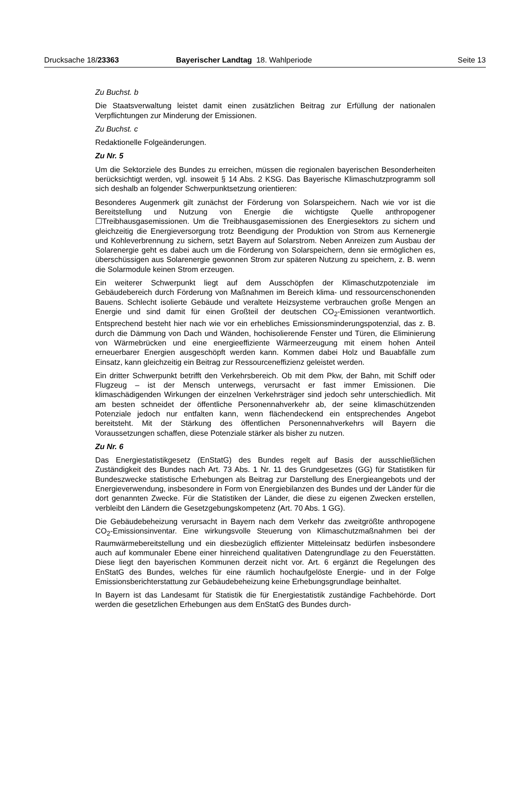Drucksache 18/23363 Bayerischer Landtag 18. Wahlperiode Seite 13
Zu Buchst. b
Die Staatsverwaltung leistet damit einen zusätzlichen Beitrag zur Erfüllung der nationalen Verpflichtungen zur Minderung der Emissionen.
Zu Buchst. c
Redaktionelle Folgeänderungen.
Zu Nr. 5
Um die Sektorziele des Bundes zu erreichen, müssen die regionalen bayerischen Besonderheiten berücksichtigt werden, vgl. insoweit § 14 Abs. 2 KSG. Das Bayerische Klimaschutzprogramm soll sich deshalb an folgender Schwerpunktsetzung orientieren:
Besonderes Augenmerk gilt zunächst der Förderung von Solarspeichern. Nach wie vor ist die Bereitstellung und Nutzung von Energie die wichtigste Quelle anthropogener ☐Treibhausgasemissionen. Um die Treibhausgasemissionen des Energiesektors zu sichern und gleichzeitig die Energieversorgung trotz Beendigung der Produktion von Strom aus Kernenergie und Kohleverbrennung zu sichern, setzt Bayern auf Solarstrom. Neben Anreizen zum Ausbau der Solarenergie geht es dabei auch um die Förderung von Solarspeichern, denn sie ermöglichen es, überschüssigen aus Solarenergie gewonnen Strom zur späteren Nutzung zu speichern, z. B. wenn die Solarmodule keinen Strom erzeugen.
Ein weiterer Schwerpunkt liegt auf dem Ausschöpfen der Klimaschutzpotenziale im Gebäudebereich durch Förderung von Maßnahmen im Bereich klima- und ressourcenschonenden Bauens. Schlecht isolierte Gebäude und veraltete Heizsysteme verbrauchen große Mengen an Energie und sind damit für einen Großteil der deutschen CO<sub>2</sub>-Emissionen verantwortlich. Entsprechend besteht hier nach wie vor ein erhebliches Emissionsminderungspotenzial, das z. B. durch die Dämmung von Dach und Wänden, hochisolierende Fenster und Türen, die Eliminierung von Wärmebrücken und eine energieeffiziente Wärmeerzeugung mit einem hohen Anteil erneuerbarer Energien ausgeschöpft werden kann. Kommen dabei Holz und Bauabfälle zum Einsatz, kann gleichzeitig ein Beitrag zur Ressourceneffizienz geleistet werden.
Ein dritter Schwerpunkt betrifft den Verkehrsbereich. Ob mit dem Pkw, der Bahn, mit Schiff oder Flugzeug – ist der Mensch unterwegs, verursacht er fast immer Emissionen. Die klimaschädigenden Wirkungen der einzelnen Verkehrsträger sind jedoch sehr unterschiedlich. Mit am besten schneidet der öffentliche Personennahverkehr ab, der seine klimaschützenden Potenziale jedoch nur entfalten kann, wenn flächendeckend ein entsprechendes Angebot bereitsteht. Mit der Stärkung des öffentlichen Personennahverkehrs will Bayern die Voraussetzungen schaffen, diese Potenziale stärker als bisher zu nutzen.
Zu Nr. 6
Das Energiestatistikgesetz (EnStatG) des Bundes regelt auf Basis der ausschließlichen Zuständigkeit des Bundes nach Art. 73 Abs. 1 Nr. 11 des Grundgesetzes (GG) für Statistiken für Bundeszwecke statistische Erhebungen als Beitrag zur Darstellung des Energieangebots und der Energieverwendung, insbesondere in Form von Energiebilanzen des Bundes und der Länder für die dort genannten Zwecke. Für die Statistiken der Länder, die diese zu eigenen Zwecken erstellen, verbleibt den Ländern die Gesetzgebungskompetenz (Art. 70 Abs. 1 GG).
Die Gebäudebeheizung verursacht in Bayern nach dem Verkehr das zweitgrößte anthropogene CO<sub>2</sub>-Emissionsinventar. Eine wirkungsvolle Steuerung von Klimaschutzmaßnahmen bei der Raumwärmebereitstellung und ein diesbezüglich effizienter Mitteleinsatz bedürfen insbesondere auch auf kommunaler Ebene einer hinreichend qualitativen Datengrundlage zu den Feuerstätten. Diese liegt den bayerischen Kommunen derzeit nicht vor. Art. 6 ergänzt die Regelungen des EnStatG des Bundes, welches für eine räumlich hochaufgelöste Energie- und in der Folge Emissionsberichterstattung zur Gebäudebeheizung keine Erhebungsgrundlage beinhaltet.
In Bayern ist das Landesamt für Statistik die für Energiestatistik zuständige Fachbehörde. Dort werden die gesetzlichen Erhebungen aus dem EnStatG des Bundes durch-